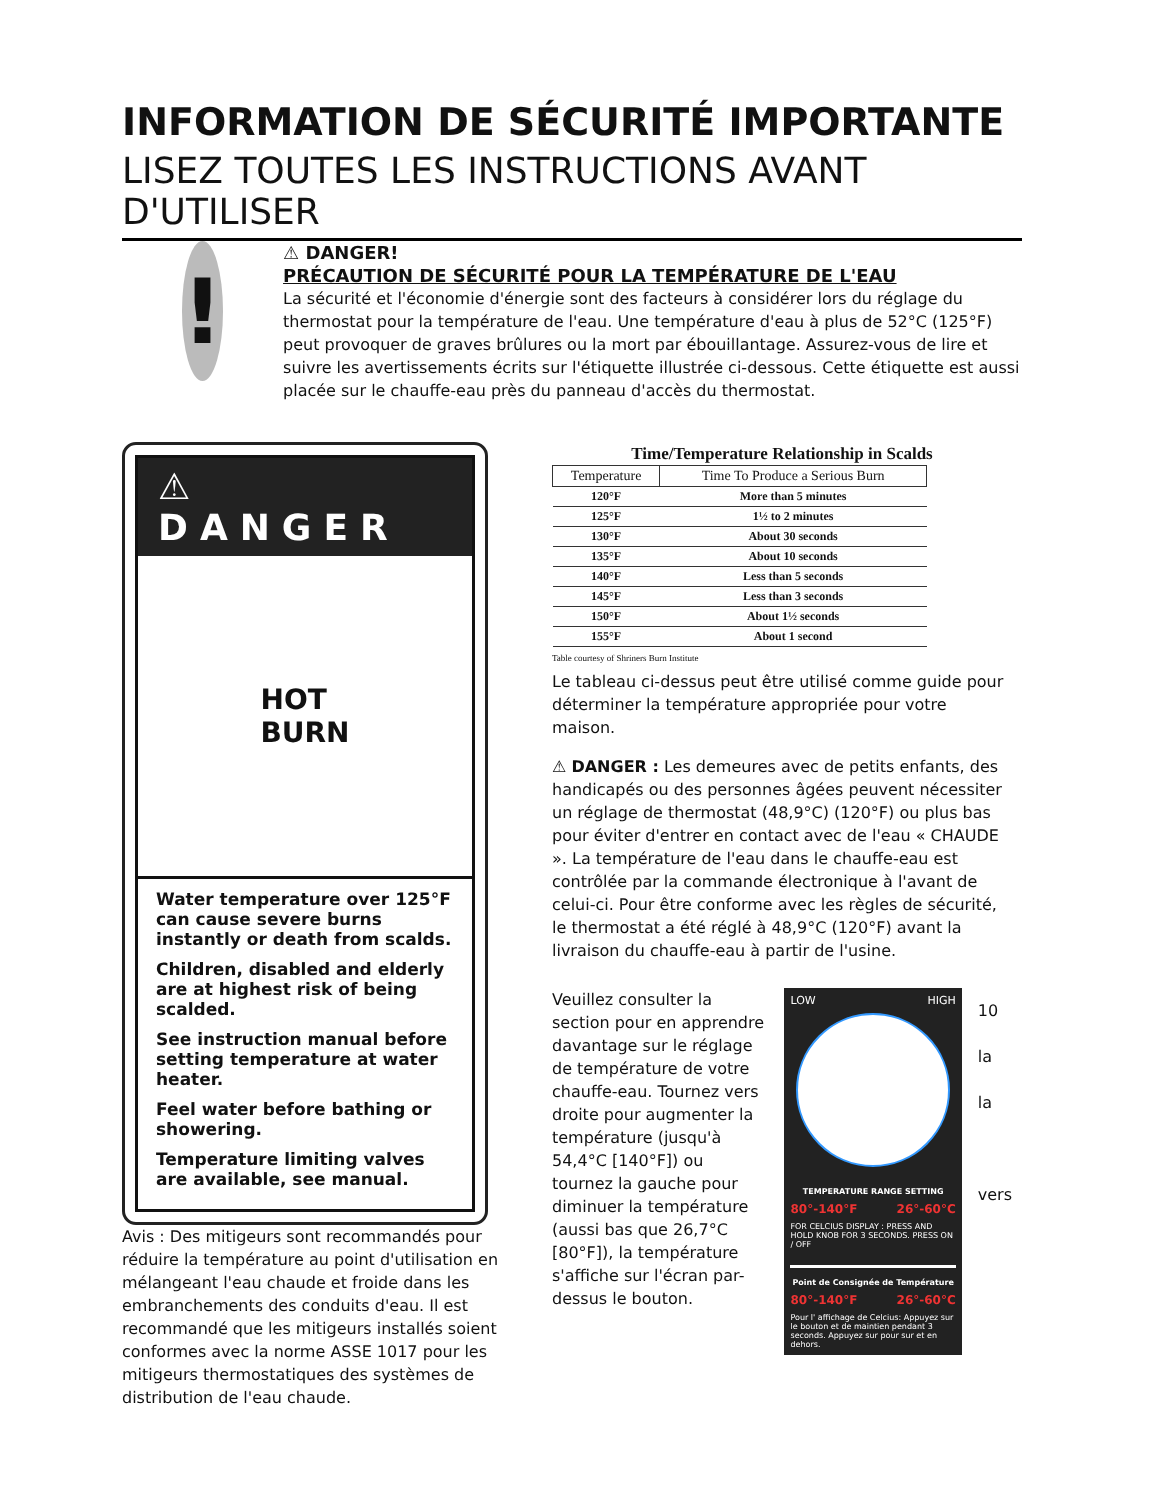INFORMATION DE SÉCURITÉ IMPORTANTE
LISEZ TOUTES LES INSTRUCTIONS AVANT D'UTILISER
!
⚠ DANGER!
PRÉCAUTION DE SÉCURITÉ POUR LA TEMPÉRATURE DE L'EAU
La sécurité et l'économie d'énergie sont des facteurs à considérer lors du réglage du thermostat pour la température de l'eau. Une température d'eau à plus de 52°C (125°F) peut provoquer de graves brûlures ou la mort par ébouillantage. Assurez-vous de lire et suivre les avertissements écrits sur l'étiquette illustrée ci-dessous. Cette étiquette est aussi placée sur le chauffe-eau près du panneau d'accès du thermostat.
⚠ DANGER
HOT
BURN
Water temperature over 125°F can cause severe burns instantly or death from scalds.
Children, disabled and elderly are at highest risk of being scalded.
See instruction manual before setting temperature at water heater.
Feel water before bathing or showering.
Temperature limiting valves are available, see manual.
Avis : Des mitigeurs sont recommandés pour réduire la température au point d'utilisation en mélangeant l'eau chaude et froide dans les embranchements des conduits d'eau. Il est recommandé que les mitigeurs installés soient conformes avec la norme ASSE 1017 pour les mitigeurs thermostatiques des systèmes de distribution de l'eau chaude.
Time/Temperature Relationship in Scalds
| Temperature | Time To Produce a Serious Burn |
| --- | --- |
| 120°F | More than 5 minutes |
| 125°F | 1½ to 2 minutes |
| 130°F | About 30 seconds |
| 135°F | About 10 seconds |
| 140°F | Less than 5 seconds |
| 145°F | Less than 3 seconds |
| 150°F | About 1½ seconds |
| 155°F | About 1 second |
Table courtesy of Shriners Burn Institute
Le tableau ci-dessus peut être utilisé comme guide pour déterminer la température appropriée pour votre maison.
⚠ DANGER : Les demeures avec de petits enfants, des handicapés ou des personnes âgées peuvent nécessiter un réglage de thermostat (48,9°C) (120°F) ou plus bas pour éviter d'entrer en contact avec de l'eau « CHAUDE ». La température de l'eau dans le chauffe-eau est contrôlée par la commande électronique à l'avant de celui-ci. Pour être conforme avec les règles de sécurité, le thermostat a été réglé à 48,9°C (120°F) avant la livraison du chauffe-eau à partir de l'usine.
Veuillez consulter la section pour en apprendre davantage sur le réglage de température de votre chauffe-eau. Tournez vers droite pour augmenter la température (jusqu'à 54,4°C [140°F]) ou tournez la gauche pour diminuer la température (aussi bas que 26,7°C [80°F]), la température s'affiche sur l'écran par-dessus le bouton.
LOW HIGH
TEMPERATURE RANGE SETTING
80°-140°F 26°-60°C
FOR CELCIUS DISPLAY : PRESS AND HOLD KNOB FOR 3 SECONDS. PRESS ON / OFF
Point de Consignée de Température
80°-140°F 26°-60°C
Pour l' affichage de Celcius: Appuyez sur le bouton et de maintien pendant 3 seconds. Appuyez sur pour sur et en dehors.
10
la
la
vers